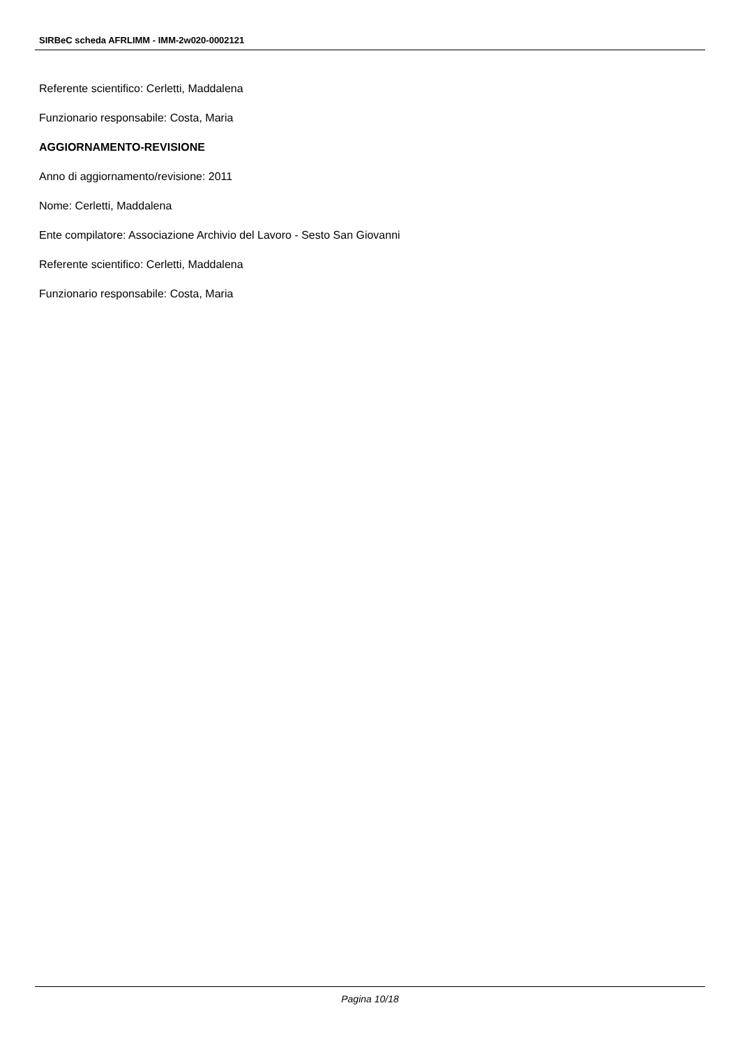SIRBeC scheda AFRLIMM - IMM-2w020-0002121
Referente scientifico: Cerletti, Maddalena
Funzionario responsabile: Costa, Maria
AGGIORNAMENTO-REVISIONE
Anno di aggiornamento/revisione: 2011
Nome: Cerletti, Maddalena
Ente compilatore: Associazione Archivio del Lavoro - Sesto San Giovanni
Referente scientifico: Cerletti, Maddalena
Funzionario responsabile: Costa, Maria
Pagina 10/18